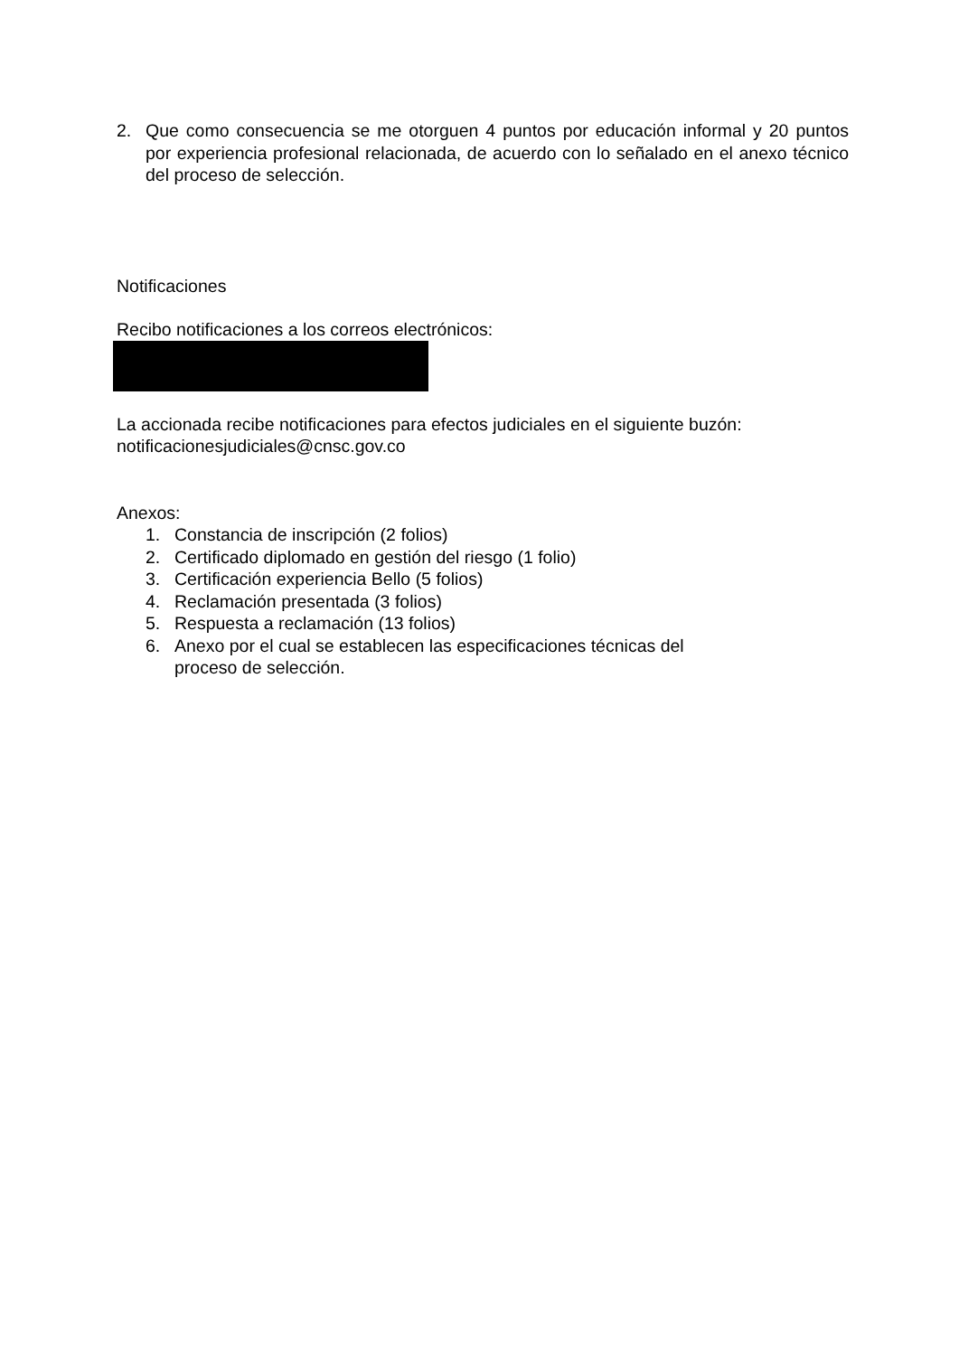2. Que como consecuencia se me otorguen 4 puntos por educación informal y 20 puntos por experiencia profesional relacionada, de acuerdo con lo señalado en el anexo técnico del proceso de selección.
Notificaciones
Recibo notificaciones a los correos electrónicos:
La accionada recibe notificaciones para efectos judiciales en el siguiente buzón: notificacionesjudiciales@cnsc.gov.co
Anexos:
1. Constancia de inscripción (2 folios)
2. Certificado diplomado en gestión del riesgo (1 folio)
3. Certificación experiencia Bello (5 folios)
4. Reclamación presentada (3 folios)
5. Respuesta a reclamación (13 folios)
6. Anexo por el cual se establecen las especificaciones técnicas del
proceso de selección.